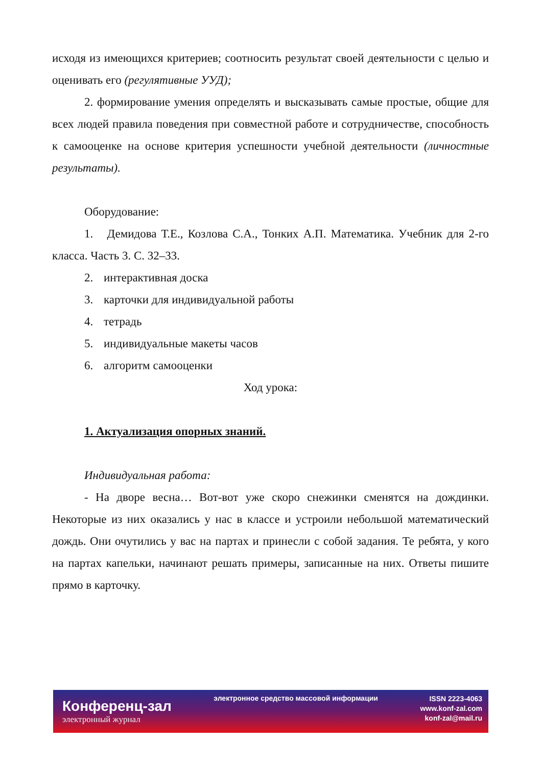исходя из имеющихся критериев; соотносить результат своей деятельности с целью и оценивать его (регулятивные УУД);
2. формирование умения определять и высказывать самые простые, общие для всех людей правила поведения при совместной работе и сотрудничестве, способность к самооценке на основе критерия успешности учебной деятельности (личностные результаты).
Оборудование:
1. Демидова Т.Е., Козлова С.А., Тонких А.П. Математика. Учебник для 2-го класса. Часть 3. С. 32–33.
2. интерактивная доска
3. карточки для индивидуальной работы
4. тетрадь
5. индивидуальные макеты часов
6. алгоритм самооценки
Ход урока:
1. Актуализация опорных знаний.
Индивидуальная работа:
- На дворе весна… Вот-вот уже скоро снежинки сменятся на дождинки. Некоторые из них оказались у нас в классе и устроили небольшой математический дождь. Они очутились у вас на партах и принесли с собой задания. Те ребята, у кого на партах капельки, начинают решать примеры, записанные на них. Ответы пишите прямо в карточку.
Конференц-зал
электронный журнал
электронное средство массовой информации
ISSN 2223-4063
www.konf-zal.com
konf-zal@mail.ru